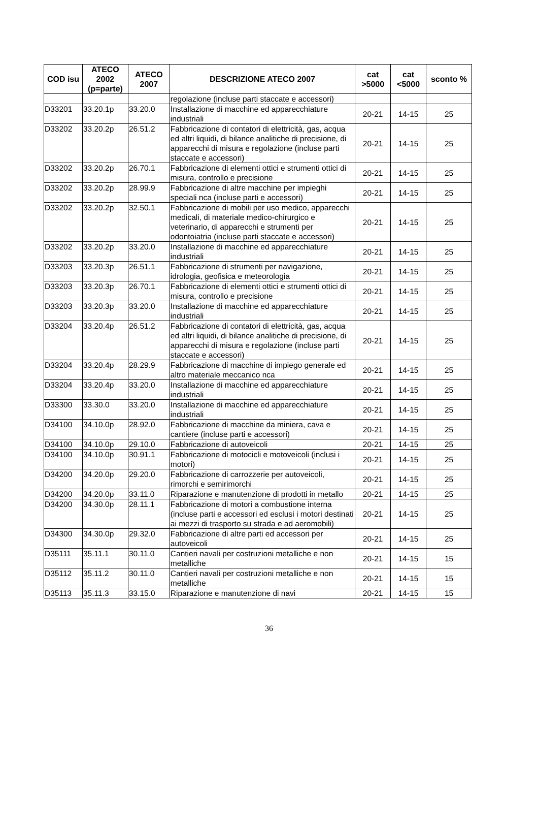| COD isu | ATECO 2002 (p=parte) | ATECO 2007 | DESCRIZIONE ATECO 2007 | cat >5000 | cat <5000 | sconto % |
| --- | --- | --- | --- | --- | --- | --- |
| | | | regolazione (incluse parti staccate e accessori) | | | |
| D33201 | 33.20.1p | 33.20.0 | Installazione di macchine ed apparecchiature industriali | 20-21 | 14-15 | 25 |
| D33202 | 33.20.2p | 26.51.2 | Fabbricazione di contatori di elettricità, gas, acqua ed altri liquidi, di bilance analitiche di precisione, di apparecchi di misura e regolazione (incluse parti staccate e accessori) | 20-21 | 14-15 | 25 |
| D33202 | 33.20.2p | 26.70.1 | Fabbricazione di elementi ottici e strumenti ottici di misura, controllo e precisione | 20-21 | 14-15 | 25 |
| D33202 | 33.20.2p | 28.99.9 | Fabbricazione di altre macchine per impieghi speciali nca (incluse parti e accessori) | 20-21 | 14-15 | 25 |
| D33202 | 33.20.2p | 32.50.1 | Fabbricazione di mobili per uso medico, apparecchi medicali, di materiale medico-chirurgico e veterinario, di apparecchi e strumenti per odontoiatria (incluse parti staccate e accessori) | 20-21 | 14-15 | 25 |
| D33202 | 33.20.2p | 33.20.0 | Installazione di macchine ed apparecchiature industriali | 20-21 | 14-15 | 25 |
| D33203 | 33.20.3p | 26.51.1 | Fabbricazione di strumenti per navigazione, idrologia, geofisica e meteorologia | 20-21 | 14-15 | 25 |
| D33203 | 33.20.3p | 26.70.1 | Fabbricazione di elementi ottici e strumenti ottici di misura, controllo e precisione | 20-21 | 14-15 | 25 |
| D33203 | 33.20.3p | 33.20.0 | Installazione di macchine ed apparecchiature industriali | 20-21 | 14-15 | 25 |
| D33204 | 33.20.4p | 26.51.2 | Fabbricazione di contatori di elettricità, gas, acqua ed altri liquidi, di bilance analitiche di precisione, di apparecchi di misura e regolazione (incluse parti staccate e accessori) | 20-21 | 14-15 | 25 |
| D33204 | 33.20.4p | 28.29.9 | Fabbricazione di macchine di impiego generale ed altro materiale meccanico nca | 20-21 | 14-15 | 25 |
| D33204 | 33.20.4p | 33.20.0 | Installazione di macchine ed apparecchiature industriali | 20-21 | 14-15 | 25 |
| D33300 | 33.30.0 | 33.20.0 | Installazione di macchine ed apparecchiature industriali | 20-21 | 14-15 | 25 |
| D34100 | 34.10.0p | 28.92.0 | Fabbricazione di macchine da miniera, cava e cantiere (incluse parti e accessori) | 20-21 | 14-15 | 25 |
| D34100 | 34.10.0p | 29.10.0 | Fabbricazione di autoveicoli | 20-21 | 14-15 | 25 |
| D34100 | 34.10.0p | 30.91.1 | Fabbricazione di motocicli e motoveicoli (inclusi i motori) | 20-21 | 14-15 | 25 |
| D34200 | 34.20.0p | 29.20.0 | Fabbricazione di carrozzerie per autoveicoli, rimorchi e semirimorchi | 20-21 | 14-15 | 25 |
| D34200 | 34.20.0p | 33.11.0 | Riparazione e manutenzione di prodotti in metallo | 20-21 | 14-15 | 25 |
| D34200 | 34.30.0p | 28.11.1 | Fabbricazione di motori a combustione interna (incluse parti e accessori ed esclusi i motori destinati ai mezzi di trasporto su strada e ad aeromobili) | 20-21 | 14-15 | 25 |
| D34300 | 34.30.0p | 29.32.0 | Fabbricazione di altre parti ed accessori per autoveicoli | 20-21 | 14-15 | 25 |
| D35111 | 35.11.1 | 30.11.0 | Cantieri navali per costruzioni metalliche e non metalliche | 20-21 | 14-15 | 15 |
| D35112 | 35.11.2 | 30.11.0 | Cantieri navali per costruzioni metalliche e non metalliche | 20-21 | 14-15 | 15 |
| D35113 | 35.11.3 | 33.15.0 | Riparazione e manutenzione di navi | 20-21 | 14-15 | 15 |
36